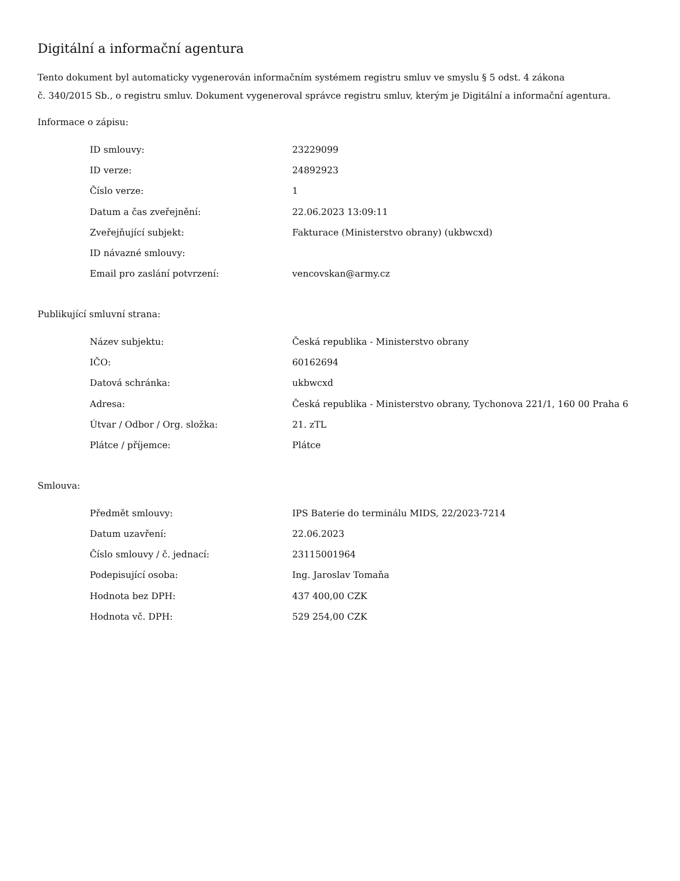Digitální a informační agentura
Tento dokument byl automaticky vygenerován informačním systémem registru smluv ve smyslu § 5 odst. 4 zákona
č. 340/2015 Sb., o registru smluv. Dokument vygeneroval správce registru smluv, kterým je Digitální a informační agentura.
Informace o zápisu:
| ID smlouvy: | 23229099 |
| ID verze: | 24892923 |
| Číslo verze: | 1 |
| Datum a čas zveřejnění: | 22.06.2023 13:09:11 |
| Zveřejňující subjekt: | Fakturace (Ministerstvo obrany) (ukbwcxd) |
| ID návazné smlouvy: | |
| Email pro zaslání potvrzení: | vencovskan@army.cz |
Publikující smluvní strana:
| Název subjektu: | Česká republika - Ministerstvo obrany |
| IČO: | 60162694 |
| Datová schránka: | ukbwcxd |
| Adresa: | Česká republika - Ministerstvo obrany, Tychonova 221/1, 160 00 Praha 6 |
| Útvar / Odbor / Org. složka: | 21. zTL |
| Plátce / příjemce: | Plátce |
Smlouva:
| Předmět smlouvy: | IPS Baterie do terminálu MIDS, 22/2023-7214 |
| Datum uzavření: | 22.06.2023 |
| Číslo smlouvy / č. jednací: | 23115001964 |
| Podepisující osoba: | Ing. Jaroslav Tomaňa |
| Hodnota bez DPH: | 437 400,00 CZK |
| Hodnota vč. DPH: | 529 254,00 CZK |